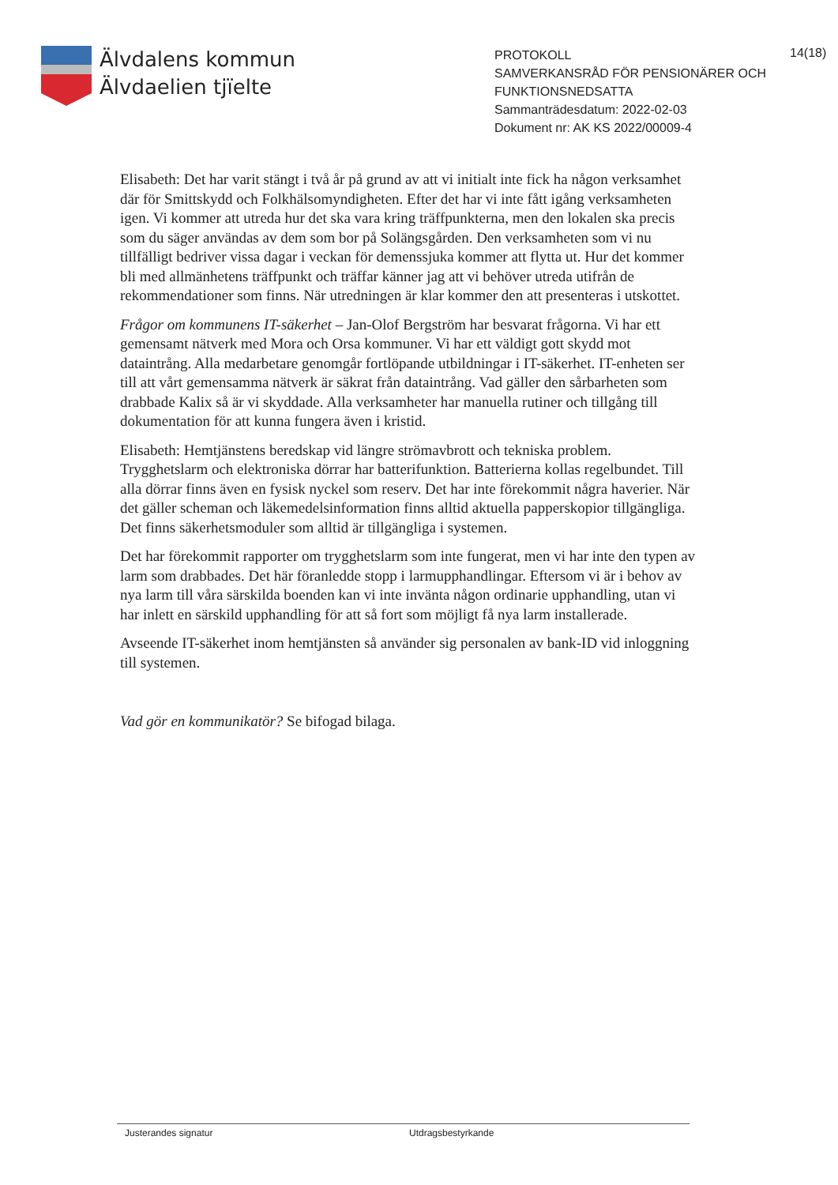Älvdalens kommun
Älvdaelien tjïelte
PROTOKOLL
SAMVERKANSRÅD FÖR PENSIONÄRER OCH FUNKTIONSNEDSATTA
Sammanträdesdatum: 2022-02-03
Dokument nr: AK KS 2022/00009-4
14(18)
Elisabeth: Det har varit stängt i två år på grund av att vi initialt inte fick ha någon verksamhet där för Smittskydd och Folkhälsomyndigheten. Efter det har vi inte fått igång verksamheten igen. Vi kommer att utreda hur det ska vara kring träffpunkterna, men den lokalen ska precis som du säger användas av dem som bor på Solängsgården. Den verksamheten som vi nu tillfälligt bedriver vissa dagar i veckan för demenssjuka kommer att flytta ut. Hur det kommer bli med allmänhetens träffpunkt och träffar känner jag att vi behöver utreda utifrån de rekommendationer som finns. När utredningen är klar kommer den att presenteras i utskottet.
Frågor om kommunens IT-säkerhet – Jan-Olof Bergström har besvarat frågorna. Vi har ett gemensamt nätverk med Mora och Orsa kommuner. Vi har ett väldigt gott skydd mot dataintrång. Alla medarbetare genomgår fortlöpande utbildningar i IT-säkerhet. IT-enheten ser till att vårt gemensamma nätverk är säkrat från dataintrång. Vad gäller den sårbarheten som drabbade Kalix så är vi skyddade. Alla verksamheter har manuella rutiner och tillgång till dokumentation för att kunna fungera även i kristid.
Elisabeth: Hemtjänstens beredskap vid längre strömavbrott och tekniska problem. Trygghetslarm och elektroniska dörrar har batterifunktion. Batterierna kollas regelbundet. Till alla dörrar finns även en fysisk nyckel som reserv. Det har inte förekommit några haverier. När det gäller scheman och läkemedelsinformation finns alltid aktuella papperskopior tillgängliga. Det finns säkerhetsmoduler som alltid är tillgängliga i systemen.
Det har förekommit rapporter om trygghetslarm som inte fungerat, men vi har inte den typen av larm som drabbades. Det här föranledde stopp i larmupphandlingar. Eftersom vi är i behov av nya larm till våra särskilda boenden kan vi inte invänta någon ordinarie upphandling, utan vi har inlett en särskild upphandling för att så fort som möjligt få nya larm installerade.
Avseende IT-säkerhet inom hemtjänsten så använder sig personalen av bank-ID vid inloggning till systemen.
Vad gör en kommunikatör? Se bifogad bilaga.
Justerandes signatur Utdragsbestyrkande